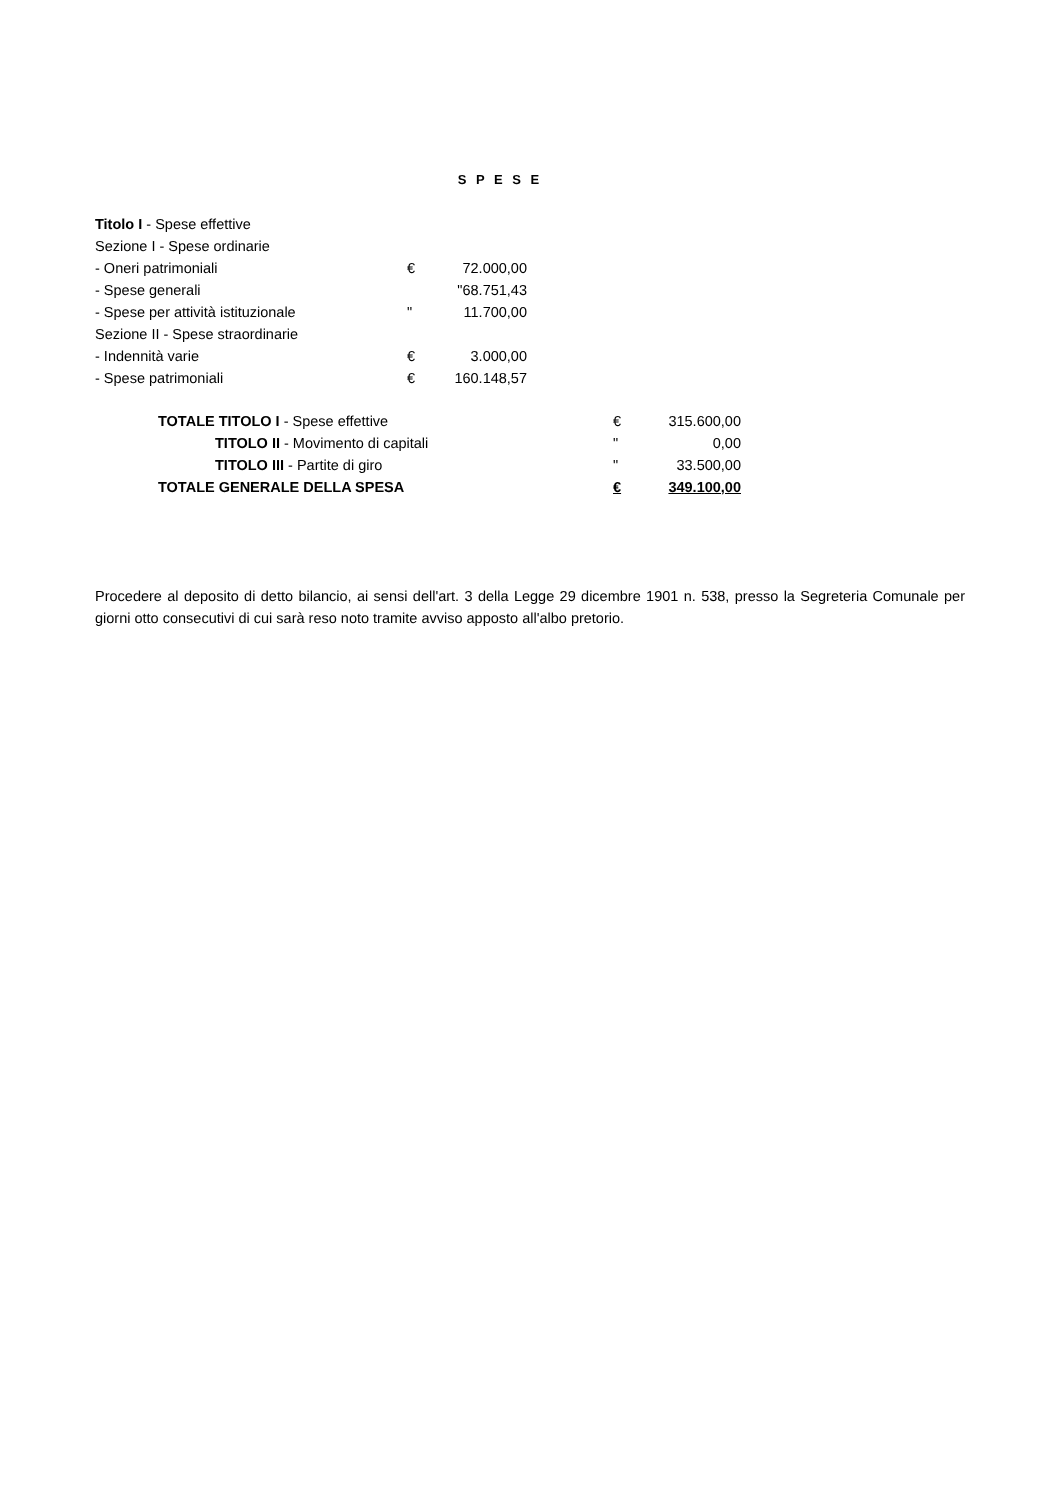S P E S E
| Titolo I - Spese effettive | | |
| Sezione I - Spese ordinarie | | |
| - Oneri patrimoniali | € | 72.000,00 |
| - Spese generali | | "68.751,43 |
| - Spese per attività istituzionale | " | 11.700,00 |
| Sezione II - Spese straordinarie | | |
| - Indennità varie | € | 3.000,00 |
| - Spese patrimoniali | € | 160.148,57 |
| TOTALE TITOLO I - Spese effettive | € | 315.600,00 |
| TITOLO II - Movimento di capitali | " | 0,00 |
| TITOLO III - Partite di giro | " | 33.500,00 |
| TOTALE GENERALE DELLA SPESA | € | 349.100,00 |
Procedere al deposito di detto bilancio, ai sensi dell'art. 3 della Legge 29 dicembre 1901 n. 538, presso la Segreteria Comunale per giorni otto consecutivi di cui sarà reso noto tramite avviso apposto all'albo pretorio.